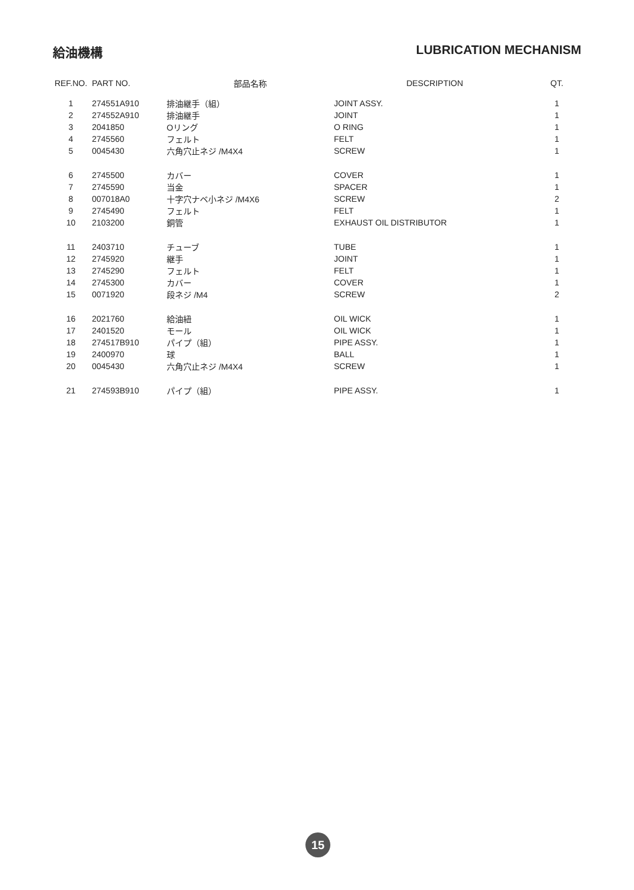給油機構 LUBRICATION MECHANISM
| REF.NO. | PART NO. | 部品名称 | DESCRIPTION | QT. |
| --- | --- | --- | --- | --- |
| 1 | 274551A910 | 排油継手（組） | JOINT ASSY. | 1 |
| 2 | 274552A910 | 排油継手 | JOINT | 1 |
| 3 | 2041850 | Oリング | O RING | 1 |
| 4 | 2745560 | フェルト | FELT | 1 |
| 5 | 0045430 | 六角穴止ネジ /M4X4 | SCREW | 1 |
| 6 | 2745500 | カバー | COVER | 1 |
| 7 | 2745590 | 当金 | SPACER | 1 |
| 8 | 007018A0 | 十字穴ナベ小ネジ /M4X6 | SCREW | 2 |
| 9 | 2745490 | フェルト | FELT | 1 |
| 10 | 2103200 | 銅管 | EXHAUST OIL DISTRIBUTOR | 1 |
| 11 | 2403710 | チューブ | TUBE | 1 |
| 12 | 2745920 | 継手 | JOINT | 1 |
| 13 | 2745290 | フェルト | FELT | 1 |
| 14 | 2745300 | カバー | COVER | 1 |
| 15 | 0071920 | 段ネジ /M4 | SCREW | 2 |
| 16 | 2021760 | 給油紐 | OIL WICK | 1 |
| 17 | 2401520 | モール | OIL WICK | 1 |
| 18 | 274517B910 | パイプ（組） | PIPE ASSY. | 1 |
| 19 | 2400970 | 球 | BALL | 1 |
| 20 | 0045430 | 六角穴止ネジ /M4X4 | SCREW | 1 |
| 21 | 274593B910 | パイプ（組） | PIPE ASSY. | 1 |
15